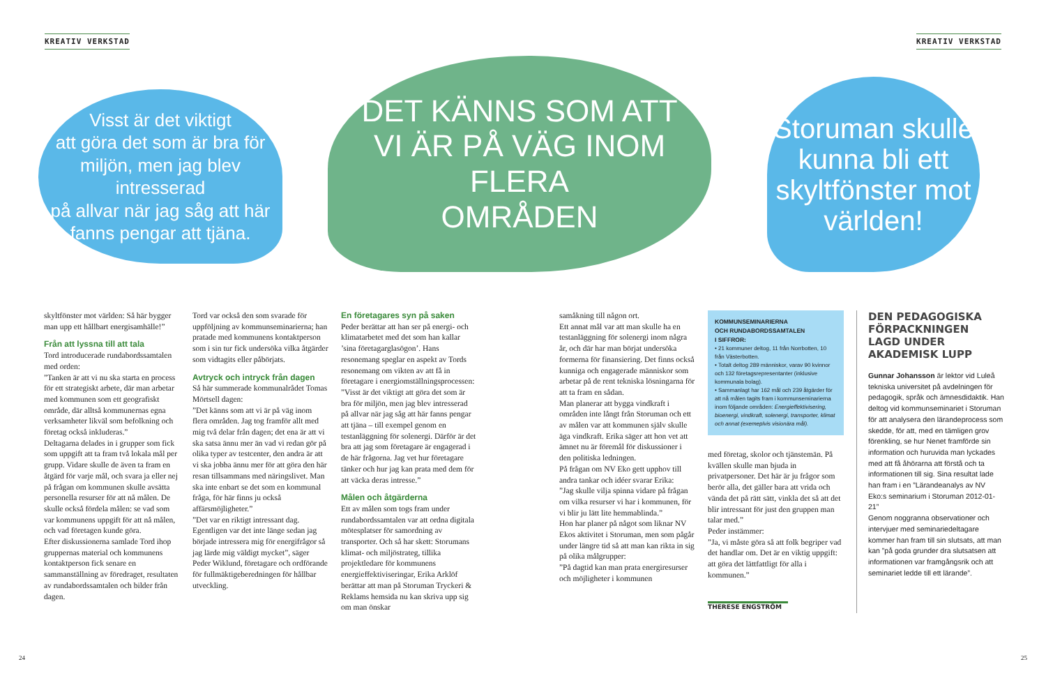KREATIV VERKSTAD KREATIV VERKSTAD
Visst är det viktigt
att göra det som är bra för
miljön, men jag blev intresserad
på allvar när jag såg att här
fanns pengar att tjäna.
DET KÄNNS SOM ATT
VI ÄR PÅ VÄG INOM FLERA
OMRÅDEN
Storuman skulle
kunna bli ett
skyltfönster mot
världen!
skyltfönster mot världen: Så här bygger man upp ett hållbart energisamhälle!”
Från att lyssna till att tala
Tord introducerade rundabordssamtalen med orden:
”Tanken är att vi nu ska starta en process för ett strategiskt arbete, där man arbetar med kommunen som ett geografiskt område, där alltså kommunernas egna verksamheter likväl som befolkning och företag också inkluderas.”
Deltagarna delades in i grupper som fick som uppgift att ta fram två lokala mål per grupp. Vidare skulle de även ta fram en åtgärd för varje mål, och svara ja eller nej på frågan om kommunen skulle avsätta personella resurser för att nå målen. De skulle också fördela målen: se vad som var kommunens uppgift för att nå målen, och vad företagen kunde göra.
Efter diskussionerna samlade Tord ihop gruppernas material och kommunens kontaktperson fick senare en sammanställning av föredraget, resultaten av rundabordssamtalen och bilder från dagen.
Tord var också den som svarade för uppföljning av kommunseminarierna; han pratade med kommunens kontaktperson som i sin tur fick undersöka vilka åtgärder som vidtagits eller påbörjats.
Avtryck och intryck från dagen
Så här summerade kommunalrådet Tomas Mörtsell dagen:
”Det känns som att vi är på väg inom flera områden. Jag tog framför allt med mig två delar från dagen; det ena är att vi ska satsa ännu mer än vad vi redan gör på olika typer av testcenter, den andra är att vi ska jobba ännu mer för att göra den här resan tillsammans med näringslivet. Man ska inte enbart se det som en kommunal fråga, för här finns ju också affärsmöjligheter.”
”Det var en riktigt intressant dag. Egentligen var det inte länge sedan jag började intressera mig för energifrågor så jag lärde mig väldigt mycket”, säger Peder Wiklund, företagare och ordförande för fullmäktigeberedningen för hållbar utveckling.
En företagares syn på saken
Peder berättar att han ser på energi- och klimatarbetet med det som han kallar ’sina företagarglasögon’. Hans resonemang speglar en aspekt av Tords resonemang om vikten av att få in företagare i energiomställningsprocessen:
”Visst är det viktigt att göra det som är bra för miljön, men jag blev intresserad på allvar när jag såg att här fanns pengar att tjäna – till exempel genom en testanläggning för solenergi. Därför är det bra att jag som företagare är engagerad i de här frågorna. Jag vet hur företagare tänker och hur jag kan prata med dem för att väcka deras intresse.”
Målen och åtgärderna
Ett av målen som togs fram under rundabordssamtalen var att ordna digitala mötesplatser för samordning av transporter. Och så har skett: Storumans klimat- och miljöstrateg, tillika projektledare för kommunens energieffektiviseringar, Erika Arklöf berättar att man på Storuman Tryckeri & Reklams hemsida nu kan skriva upp sig om man önskar
samåkning till någon ort.
Ett annat mål var att man skulle ha en testanläggning för solenergi inom några år, och där har man börjat undersöka formerna för finansiering. Det finns också kunniga och engagerade människor som arbetar på de rent tekniska lösningarna för att ta fram en sådan.
Man planerar att bygga vindkraft i områden inte långt från Storuman och ett av målen var att kommunen själv skulle äga vindkraft. Erika säger att hon vet att ämnet nu är föremål för diskussioner i den politiska ledningen.
På frågan om NV Eko gett upphov till andra tankar och idéer svarar Erika:
”Jag skulle vilja spinna vidare på frågan om vilka resurser vi har i kommunen, för vi blir ju lätt lite hemmablinda.”
Hon har planer på något som liknar NV Ekos aktivitet i Storuman, men som pågår under längre tid så att man kan rikta in sig på olika målgrupper:
”På dagtid kan man prata energiresurser och möjligheter i kommunen
KOMMUNSEMINARIERNA
OCH RUNDABORDSSAMTALEN
I SIFFROR:
• 21 kommuner deltog, 11 från Norrbotten, 10 från Västerbotten.
• Totalt deltog 289 människor, varav 90 kvinnor och 132 företagsrepresentanter (inklusive kommunala bolag).
• Sammanlagt har 162 mål och 239 åtgärder för att nå målen tagits fram i kommunseminarierna inom följande områden: Energieffektivisering, bioenergi, vindkraft, solenergi, transporter, klimat och annat (exemeplvis visionära mål).
med företag, skolor och tjänstemän. På kvällen skulle man bjuda in privatpersoner. Det här är ju frågor som berör alla, det gäller bara att vrida och vända det på rätt sätt, vinkla det så att det blir intressant för just den gruppen man talar med.”
Peder instämmer:
”Ja, vi måste göra så att folk begriper vad det handlar om. Det är en viktig uppgift: att göra det lättfattligt för alla i kommunen.”
THERESE ENGSTRÖM
DEN PEDAGOGISKA FÖRPACKNINGEN LAGD UNDER AKADEMISK LUPP
Gunnar Johansson är lektor vid Luleå tekniska universitet på avdelningen för pedagogik, språk och ämnesdidaktik. Han deltog vid kommunseminariet i Storuman för att analysera den lärandeprocess som skedde, för att, med en tämligen grov förenkling, se hur Nenet framförde sin information och huruvida man lyckades med att få åhörarna att förstå och ta informationen till sig. Sina resultat lade han fram i en ”Lärandeanalys av NV Eko:s seminarium i Storuman 2012-01-21”
Genom noggranna observationer och intervjuer med seminariedeltagare kommer han fram till sin slutsats, att man kan ”på goda grunder dra slutsatsen att informationen var framgångsrik och att seminariet ledde till ett lärande”.
24 25